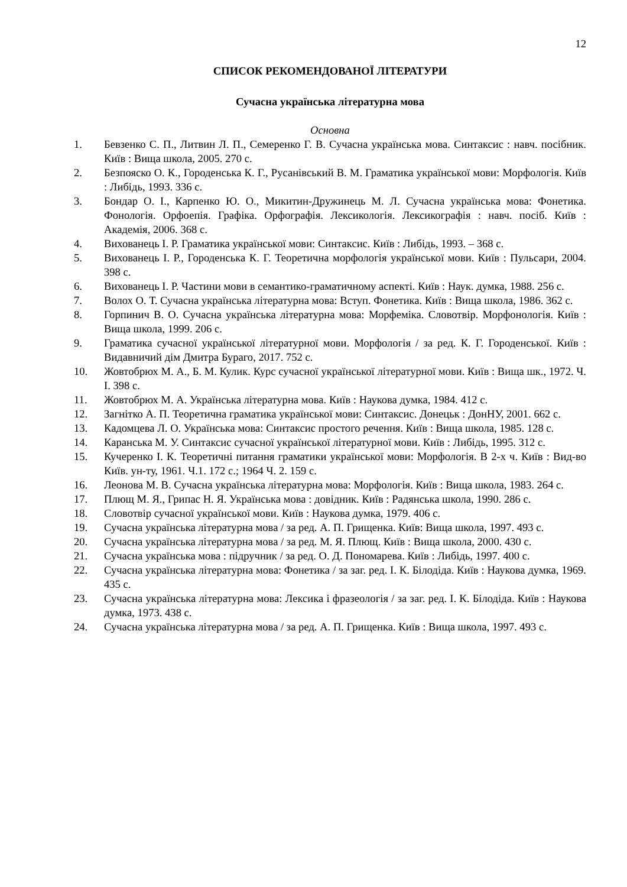12
СПИСОК РЕКОМЕНДОВАНОЇ ЛІТЕРАТУРИ
Сучасна українська літературна мова
Основна
1. Бевзенко С. П., Литвин Л. П., Семеренко Г. В. Сучасна українська мова. Синтаксис : навч. посібник. Київ : Вища школа, 2005. 270 с.
2. Безпояско О. К., Городенська К. Г., Русанівський В. М. Граматика української мови: Морфологія. Київ : Либідь, 1993. 336 с.
3. Бондар О. І., Карпенко Ю. О., Микитин-Дружинець М. Л. Сучасна українська мова: Фонетика. Фонологія. Орфоепія. Графіка. Орфографія. Лексикологія. Лексикографія : навч. посіб. Київ : Академія, 2006. 368 с.
4. Вихованець І. Р. Граматика української мови: Синтаксис. Київ : Либідь, 1993. – 368 с.
5. Вихованець І. Р., Городенська К. Г. Теоретична морфологія української мови. Київ : Пульсари, 2004. 398 с.
6. Вихованець І. Р. Частини мови в семантико-граматичному аспекті. Київ : Наук. думка, 1988. 256 с.
7. Волох О. Т. Сучасна українська літературна мова: Вступ. Фонетика. Київ : Вища школа, 1986. 362 с.
8. Горпинич В. О. Сучасна українська літературна мова: Морфеміка. Словотвір. Морфонологія. Київ : Вища школа, 1999. 206 с.
9. Граматика сучасної української літературної мови. Морфологія / за ред. К. Г. Городенської. Київ : Видавничий дім Дмитра Бураго, 2017. 752 с.
10. Жовтобрюх М. А., Б. М. Кулик. Курс сучасної української літературної мови. Київ : Вища шк., 1972. Ч. І. 398 с.
11. Жовтобрюх М. А. Українська літературна мова. Київ : Наукова думка, 1984. 412 с.
12. Загнітко А. П. Теоретична граматика української мови: Синтаксис. Донецьк : ДонНУ, 2001. 662 с.
13. Кадомцева Л. О. Українська мова: Синтаксис простого речення. Київ : Вища школа, 1985. 128 с.
14. Каранська М. У. Синтаксис сучасної української літературної мови. Київ : Либідь, 1995. 312 с.
15. Кучеренко І. К. Теоретичні питання граматики української мови: Морфологія. В 2-х ч. Київ : Вид-во Київ. ун-ту, 1961. Ч.1. 172 с.; 1964 Ч. 2. 159 с.
16. Леонова М. В. Сучасна українська літературна мова: Морфологія. Київ : Вища школа, 1983. 264 с.
17. Плющ М. Я., Грипас Н. Я. Українська мова : довідник. Київ : Радянська школа, 1990. 286 с.
18. Словотвір сучасної української мови. Київ : Наукова думка, 1979. 406 с.
19. Сучасна українська літературна мова / за ред. А. П. Грищенка. Київ: Вища школа, 1997. 493 с.
20. Сучасна українська літературна мова / за ред. М. Я. Плющ. Київ : Вища школа, 2000. 430 с.
21. Сучасна українська мова : підручник / за ред. О. Д. Пономарева. Київ : Либідь, 1997. 400 с.
22. Сучасна українська літературна мова: Фонетика / за заг. ред. І. К. Білодіда. Київ : Наукова думка, 1969. 435 с.
23. Сучасна українська літературна мова: Лексика і фразеологія / за заг. ред. І. К. Білодіда. Київ : Наукова думка, 1973. 438 с.
24. Сучасна українська літературна мова / за ред. А. П. Грищенка. Київ : Вища школа, 1997. 493 с.